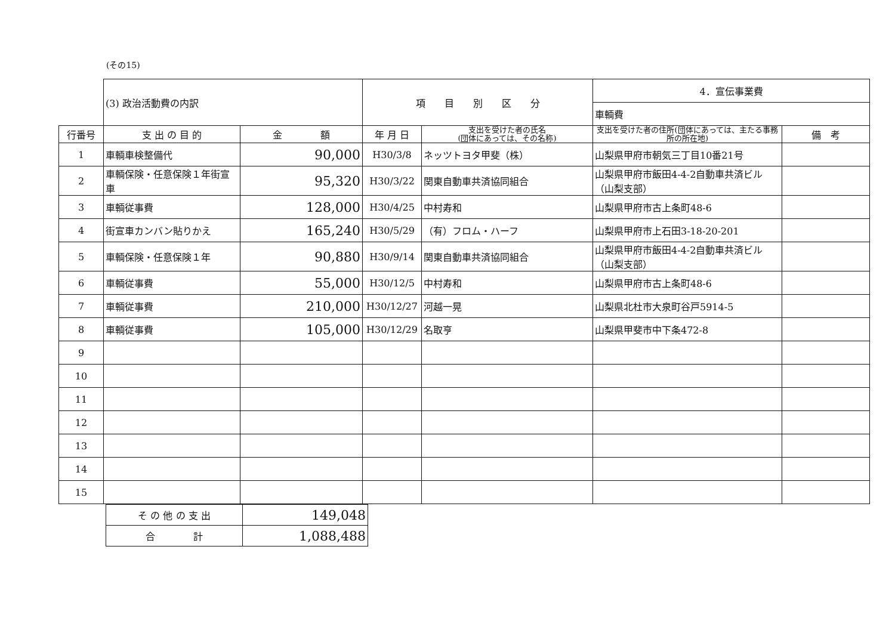(その15)
| | (3) 政治活動費の内訳 | | 項 目 別 区 分 | | 4．宣伝事業費 | |
| | | | | | 車輌費 | |
| 行番号 | 支 出 の 目 的 | 金 額 | 年 月 日 | 支出を受けた者の氏名 (団体にあっては、その名称) | 支出を受けた者の住所(団体にあっては、主たる事務所の所在地) | 備 考 |
| 1 | 車輌車検整備代 | 90,000 | H30/3/8 | ネッツトヨタ甲斐（株） | 山梨県甲府市朝気三丁目10番21号 | |
| 2 | 車輌保険・任意保険１年街宣車 | 95,320 | H30/3/22 | 関東自動車共済協同組合 | 山梨県甲府市飯田4-4-2自動車共済ビル（山梨支部） | |
| 3 | 車輌従事費 | 128,000 | H30/4/25 | 中村寿和 | 山梨県甲府市古上条町48-6 | |
| 4 | 街宣車カンバン貼りかえ | 165,240 | H30/5/29 | （有）フロム・ハーフ | 山梨県甲府市上石田3-18-20-201 | |
| 5 | 車輌保険・任意保険１年 | 90,880 | H30/9/14 | 関東自動車共済協同組合 | 山梨県甲府市飯田4-4-2自動車共済ビル（山梨支部） | |
| 6 | 車輌従事費 | 55,000 | H30/12/5 | 中村寿和 | 山梨県甲府市古上条町48-6 | |
| 7 | 車輌従事費 | 210,000 | H30/12/27 | 河越一晃 | 山梨県北杜市大泉町谷戸5914-5 | |
| 8 | 車輌従事費 | 105,000 | H30/12/29 | 名取亨 | 山梨県甲斐市中下条472-8 | |
| 9 | | | | | | |
| 10 | | | | | | |
| 11 | | | | | | |
| 12 | | | | | | |
| 13 | | | | | | |
| 14 | | | | | | |
| 15 | | | | | | |
| そ の 他 の 支 出 | 149,048 |
| 合 計 | 1,088,488 |